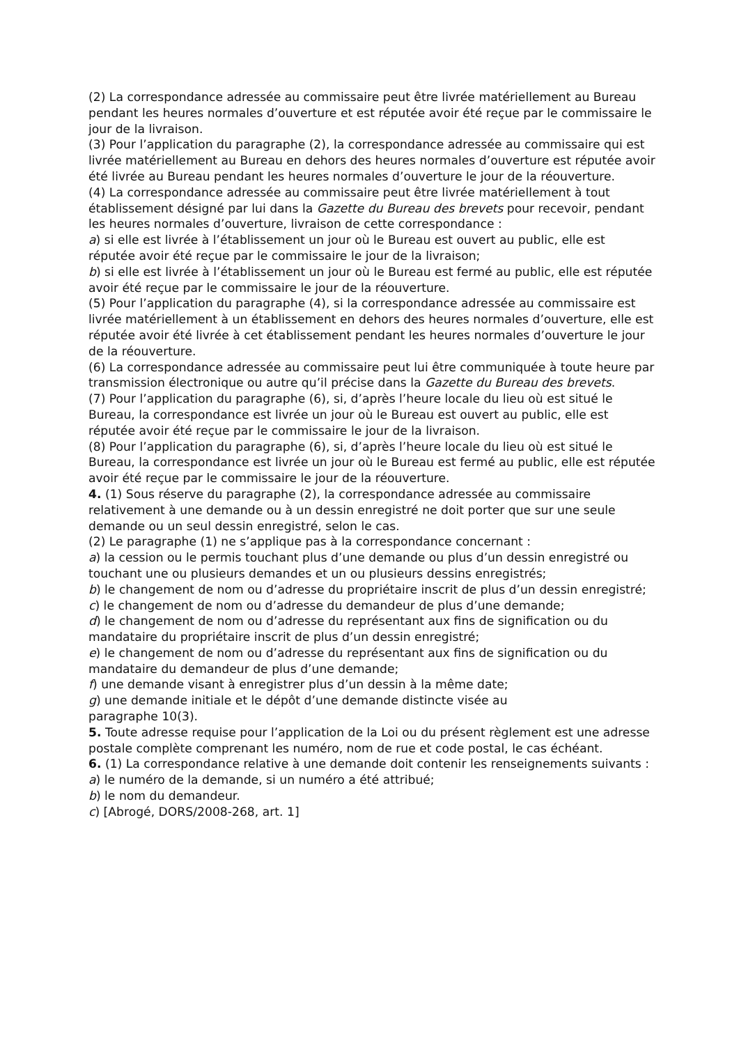(2) La correspondance adressée au commissaire peut être livrée matériellement au Bureau pendant les heures normales d’ouverture et est réputée avoir été reçue par le commissaire le jour de la livraison.
(3) Pour l’application du paragraphe (2), la correspondance adressée au commissaire qui est livrée matériellement au Bureau en dehors des heures normales d’ouverture est réputée avoir été livrée au Bureau pendant les heures normales d’ouverture le jour de la réouverture.
(4) La correspondance adressée au commissaire peut être livrée matériellement à tout établissement désigné par lui dans la Gazette du Bureau des brevets pour recevoir, pendant les heures normales d’ouverture, livraison de cette correspondance :
a) si elle est livrée à l’établissement un jour où le Bureau est ouvert au public, elle est réputée avoir été reçue par le commissaire le jour de la livraison;
b) si elle est livrée à l’établissement un jour où le Bureau est fermé au public, elle est réputée avoir été reçue par le commissaire le jour de la réouverture.
(5) Pour l’application du paragraphe (4), si la correspondance adressée au commissaire est livrée matériellement à un établissement en dehors des heures normales d’ouverture, elle est réputée avoir été livrée à cet établissement pendant les heures normales d’ouverture le jour de la réouverture.
(6) La correspondance adressée au commissaire peut lui être communiquée à toute heure par transmission électronique ou autre qu’il précise dans la Gazette du Bureau des brevets.
(7) Pour l’application du paragraphe (6), si, d’après l’heure locale du lieu où est situé le Bureau, la correspondance est livrée un jour où le Bureau est ouvert au public, elle est réputée avoir été reçue par le commissaire le jour de la livraison.
(8) Pour l’application du paragraphe (6), si, d’après l’heure locale du lieu où est situé le Bureau, la correspondance est livrée un jour où le Bureau est fermé au public, elle est réputée avoir été reçue par le commissaire le jour de la réouverture.
4. (1) Sous réserve du paragraphe (2), la correspondance adressée au commissaire relativement à une demande ou à un dessin enregistré ne doit porter que sur une seule demande ou un seul dessin enregistré, selon le cas.
(2) Le paragraphe (1) ne s’applique pas à la correspondance concernant :
a) la cession ou le permis touchant plus d’une demande ou plus d’un dessin enregistré ou touchant une ou plusieurs demandes et un ou plusieurs dessins enregistrés;
b) le changement de nom ou d’adresse du propriétaire inscrit de plus d’un dessin enregistré;
c) le changement de nom ou d’adresse du demandeur de plus d’une demande;
d) le changement de nom ou d’adresse du représentant aux fins de signification ou du mandataire du propriétaire inscrit de plus d’un dessin enregistré;
e) le changement de nom ou d’adresse du représentant aux fins de signification ou du mandataire du demandeur de plus d’une demande;
f) une demande visant à enregistrer plus d’un dessin à la même date;
g) une demande initiale et le dépôt d’une demande distincte visée au
paragraphe 10(3).
5. Toute adresse requise pour l’application de la Loi ou du présent règlement est une adresse postale complète comprenant les numéro, nom de rue et code postal, le cas échéant.
6. (1) La correspondance relative à une demande doit contenir les renseignements suivants :
a) le numéro de la demande, si un numéro a été attribué;
b) le nom du demandeur.
c) [Abrogé, DORS/2008-268, art. 1]